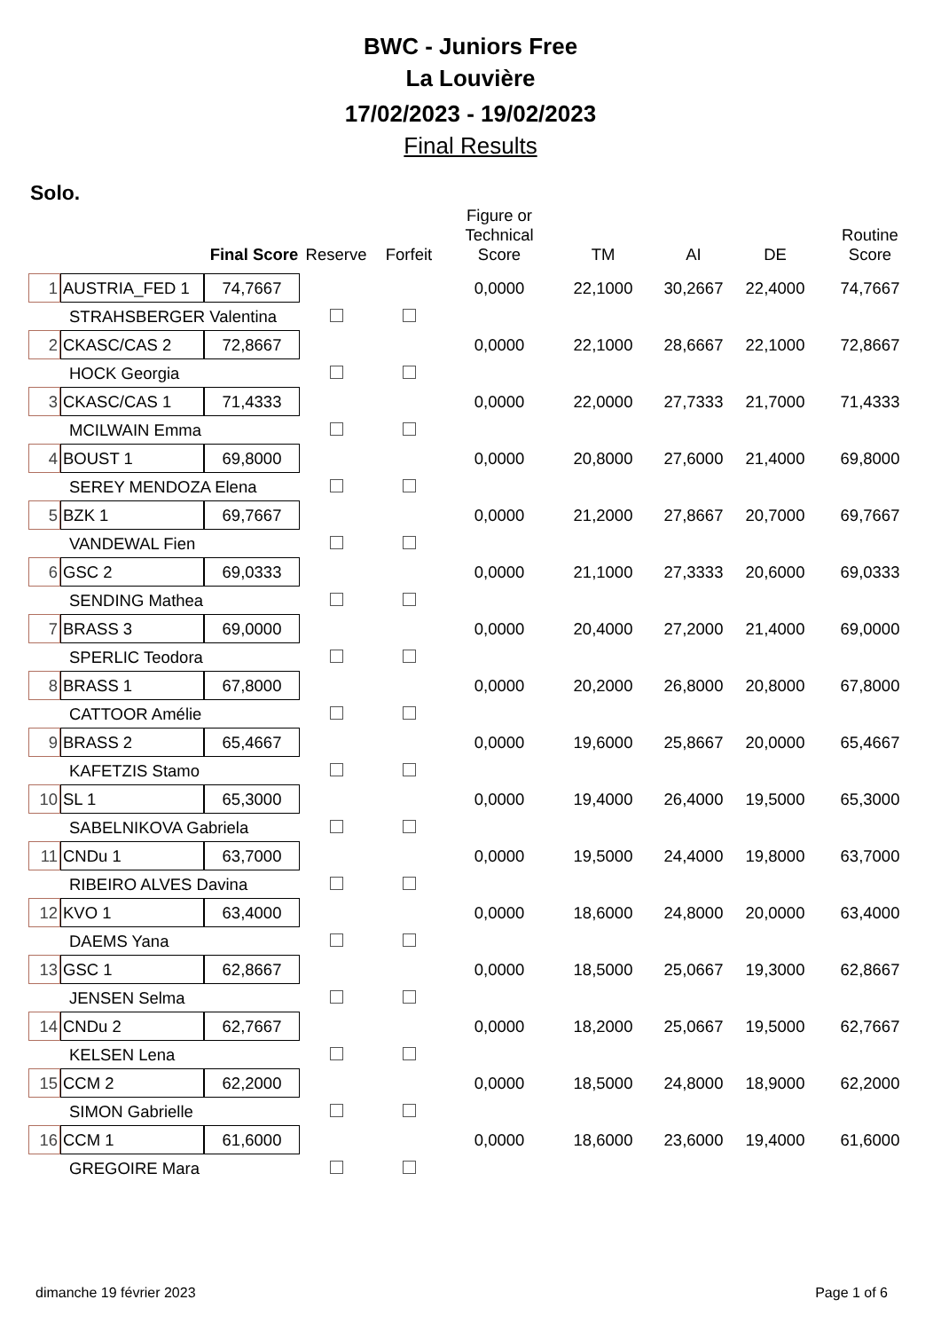BWC - Juniors Free
La Louvière
17/02/2023 - 19/02/2023
Final Results
Solo.
| | | Final Score | Reserve | Forfeit | Figure or Technical Score | TM | AI | DE | Routine Score |
| --- | --- | --- | --- | --- | --- | --- | --- | --- | --- |
| 1 | AUSTRIA_FED 1 | 74,7667 | | | 0,0000 | 22,1000 | 30,2667 | 22,4000 | 74,7667 |
| | STRAHSBERGER Valentina | | | | | | | | |
| 2 | CKASC/CAS 2 | 72,8667 | | | 0,0000 | 22,1000 | 28,6667 | 22,1000 | 72,8667 |
| | HOCK Georgia | | | | | | | | |
| 3 | CKASC/CAS 1 | 71,4333 | | | 0,0000 | 22,0000 | 27,7333 | 21,7000 | 71,4333 |
| | MCILWAIN Emma | | | | | | | | |
| 4 | BOUST 1 | 69,8000 | | | 0,0000 | 20,8000 | 27,6000 | 21,4000 | 69,8000 |
| | SEREY MENDOZA Elena | | | | | | | | |
| 5 | BZK 1 | 69,7667 | | | 0,0000 | 21,2000 | 27,8667 | 20,7000 | 69,7667 |
| | VANDEWAL Fien | | | | | | | | |
| 6 | GSC 2 | 69,0333 | | | 0,0000 | 21,1000 | 27,3333 | 20,6000 | 69,0333 |
| | SENDING Mathea | | | | | | | | |
| 7 | BRASS 3 | 69,0000 | | | 0,0000 | 20,4000 | 27,2000 | 21,4000 | 69,0000 |
| | SPERLIC Teodora | | | | | | | | |
| 8 | BRASS 1 | 67,8000 | | | 0,0000 | 20,2000 | 26,8000 | 20,8000 | 67,8000 |
| | CATTOOR Amélie | | | | | | | | |
| 9 | BRASS 2 | 65,4667 | | | 0,0000 | 19,6000 | 25,8667 | 20,0000 | 65,4667 |
| | KAFETZIS Stamo | | | | | | | | |
| 10 | SL 1 | 65,3000 | | | 0,0000 | 19,4000 | 26,4000 | 19,5000 | 65,3000 |
| | SABELNIKOVA Gabriela | | | | | | | | |
| 11 | CNDu 1 | 63,7000 | | | 0,0000 | 19,5000 | 24,4000 | 19,8000 | 63,7000 |
| | RIBEIRO ALVES Davina | | | | | | | | |
| 12 | KVO 1 | 63,4000 | | | 0,0000 | 18,6000 | 24,8000 | 20,0000 | 63,4000 |
| | DAEMS Yana | | | | | | | | |
| 13 | GSC 1 | 62,8667 | | | 0,0000 | 18,5000 | 25,0667 | 19,3000 | 62,8667 |
| | JENSEN Selma | | | | | | | | |
| 14 | CNDu 2 | 62,7667 | | | 0,0000 | 18,2000 | 25,0667 | 19,5000 | 62,7667 |
| | KELSEN Lena | | | | | | | | |
| 15 | CCM 2 | 62,2000 | | | 0,0000 | 18,5000 | 24,8000 | 18,9000 | 62,2000 |
| | SIMON Gabrielle | | | | | | | | |
| 16 | CCM 1 | 61,6000 | | | 0,0000 | 18,6000 | 23,6000 | 19,4000 | 61,6000 |
| | GREGOIRE Mara | | | | | | | | |
dimanche 19 février 2023 Page 1 of 6